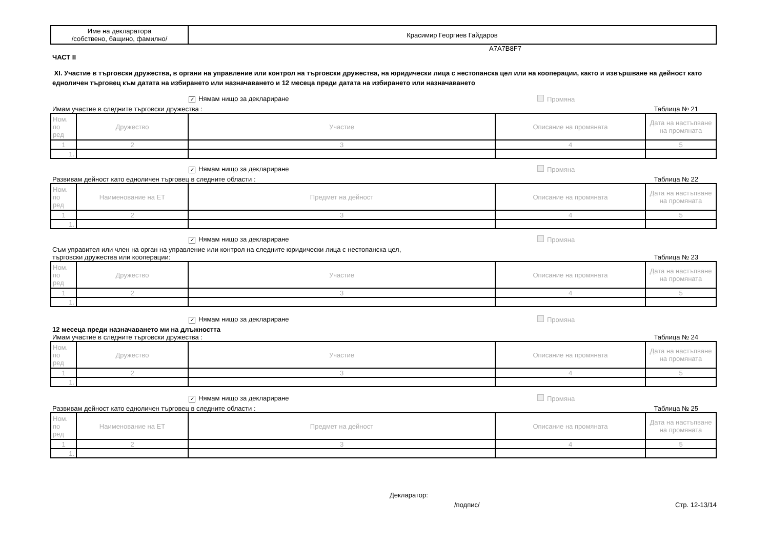| Име на декларатора /собствено, бащино, фамилно/ | Красимир Георгиев Гайдаров |
A7A7B8F7
ЧАСТ II
XI. Участие в търговски дружества, в органи на управление или контрол на търговски дружества, на юридически лица с нестопанска цел или на кооперации, както и извършване на дейност като едноличен търговец към датата на избирането или назначаването и 12 месеца преди датата на избирането или назначаването
✓ Нямам нищо за деклариране Промяна
Имам участие в следните търговски дружества : Таблица № 21
| Ном. по ред | Дружество | Участие | Описание на промяната | Дата на настъпване на промяната |
| 1 | 2 | 3 | 4 | 5 |
| 1. | | | | |
✓ Нямам нищо за деклариране Промяна
Развивам дейност като едноличен търговец в следните области : Таблица № 22
| Ном. по ред | Наименование на ЕТ | Предмет на дейност | Описание на промяната | Дата на настъпване на промяната |
| 1 | 2 | 3 | 4 | 5 |
| 1. | | | | |
✓ Нямам нищо за деклариране Промяна
Съм управител или член на орган на управление или контрол на следните юридически лица с нестопанска цел,
търговски дружества или кооперации: Таблица № 23
| Ном. по ред | Дружество | Участие | Описание на промяната | Дата на настъпване на промяната |
| 1 | 2 | 3 | 4 | 5 |
| 1. | | | | |
✓ Нямам нищо за деклариране Промяна
12 месеца преди назначаването ми на длъжността
Имам участие в следните търговски дружества : Таблица № 24
| Ном. по ред | Дружество | Участие | Описание на промяната | Дата на настъпване на промяната |
| 1 | 2 | 3 | 4 | 5 |
| 1. | | | | |
✓ Нямам нищо за деклариране Промяна
Развивам дейност като едноличен търговец в следните области : Таблица № 25
| Ном. по ред | Наименование на ЕТ | Предмет на дейност | Описание на промяната | Дата на настъпване на промяната |
| 1 | 2 | 3 | 4 | 5 |
| 1. | | | | |
Декларатор:
/подпис/ Стр. 12-13/14